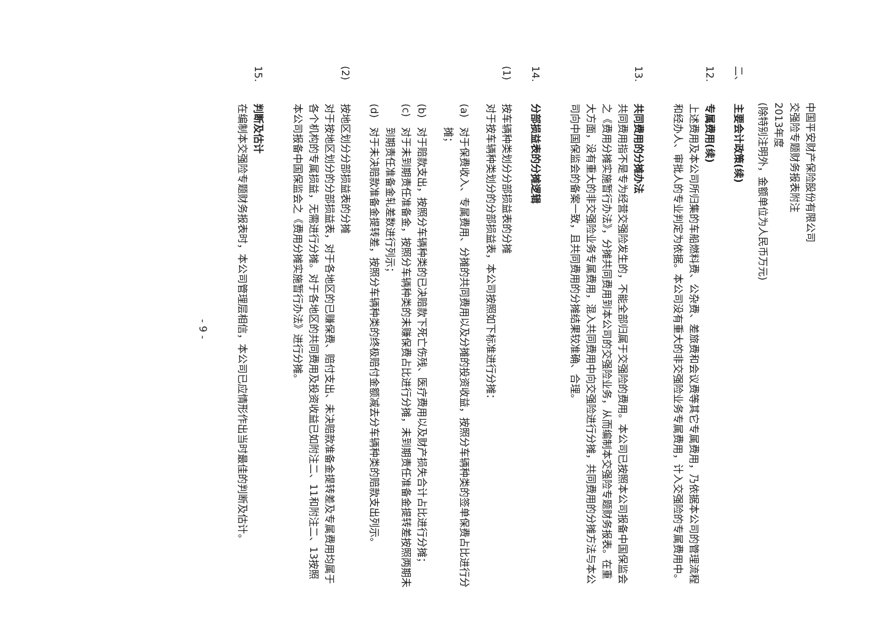中国平安财产保险股份有限公司
交强险专题财务报表附注
2013年度
(除特别注明外，金额单位为人民币万元)
二、
主要会计政策(续)
12.
专属费用(续)
上述费用及本公司所归集的车船燃料费、公杂费、差旅费和会议费等其它专属费用，乃依据本公司的管理流程和经办人、审批人的专业判定为依据。本公司没有重大的非交强险业务专属费用，计入交强险的专属费用中。
13.
共同费用的分摊办法
共同费用指不是专为经营交强险发生的，不能全部归属于交强险的费用。本公司已按照本公司报备中国保监会之《费用分摊实施暂行办法》，分摊共同费用到本公司的交强险业务，从而编制本交强险专题财务报表。在重大方面，没有重大的非交强险业务专属费用，混入共同费用中向交强险进行分摊，共同费用的分摊方法与本公司向中国保监会的备案一致，且共同费用的分摊结果较准确、合理。
14.
分部损益表的分摊逻辑
(1)
按车辆种类划分分部损益表的分摊
对于按车辆种类划分的分部损益表，本公司按照如下标准进行分摊：
(a)
对于保费收入、专属费用、分摊的共同费用以及分摊的投资收益，按照分车辆种类的签单保费占比进行分摊；
(b)
对于赔款支出，按照分车辆种类的已决赔款下死亡伤残、医疗费用以及财产损失合计占比进行分摊；
(c)
对于未到期责任准备金，按照分车辆种类的未赚保费占比进行分摊，未到期责任准备金提转差按照两期未到期责任准备金轧差数进行列示；
(d)
对于未决赔款准备金提转差，按照分车辆种类的终极赔付金额减去分车辆种类的赔款支出列示。
(2)
按地区划分分部损益表的分摊
对于按地区划分的分部损益表，对于各地区的已赚保费、赔付支出、未决赔款准备金提转差及专属费用均属于各个机构的专属损益，无需进行分摊。对于各地区的共同费用及投资收益已如附注二、11和附注二、13按照本公司报备中国保监会之《费用分摊实施暂行办法》进行分摊。
15.
判断及估计
在编制本交强险专题财务报表时，本公司管理层相信，本公司已应情形作出当时最佳的判断及估计。
- 9 -